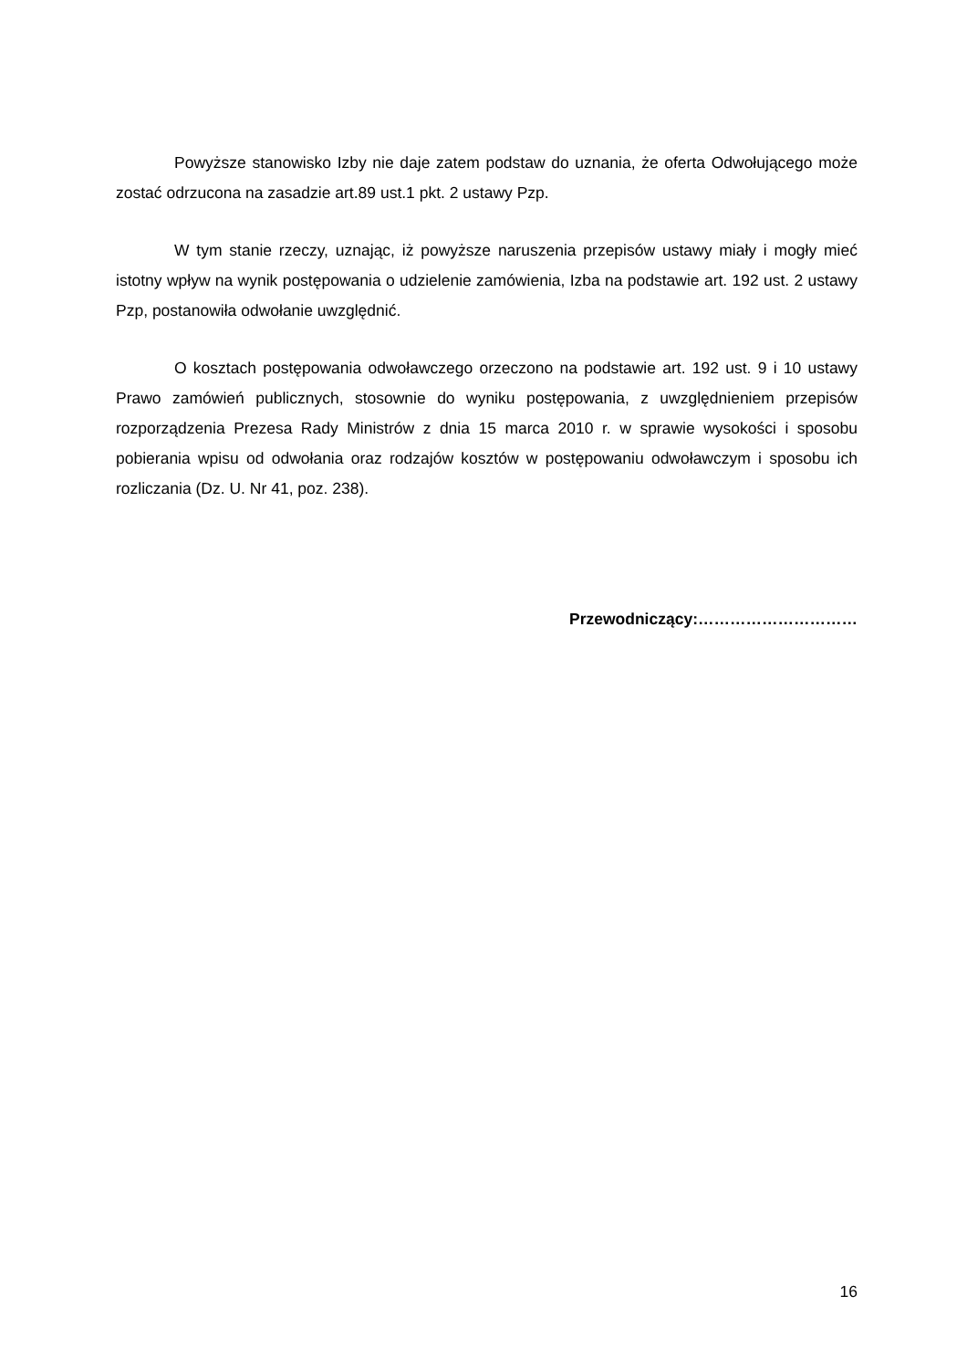Powyższe stanowisko Izby nie daje zatem podstaw do uznania, że oferta Odwołującego może zostać odrzucona na zasadzie art.89 ust.1 pkt. 2 ustawy Pzp.
W tym stanie rzeczy, uznając, iż powyższe naruszenia przepisów ustawy miały i mogły mieć istotny wpływ na wynik postępowania o udzielenie zamówienia, Izba na podstawie art. 192 ust. 2 ustawy Pzp, postanowiła odwołanie uwzględnić.
O kosztach postępowania odwoławczego orzeczono na podstawie art. 192 ust. 9 i 10 ustawy Prawo zamówień publicznych, stosownie do wyniku postępowania, z uwzględnieniem przepisów rozporządzenia Prezesa Rady Ministrów z dnia 15 marca 2010 r. w sprawie wysokości i sposobu pobierania wpisu od odwołania oraz rodzajów kosztów w postępowaniu odwoławczym i sposobu ich rozliczania (Dz. U. Nr 41, poz. 238).
Przewodniczący:…………………………
16